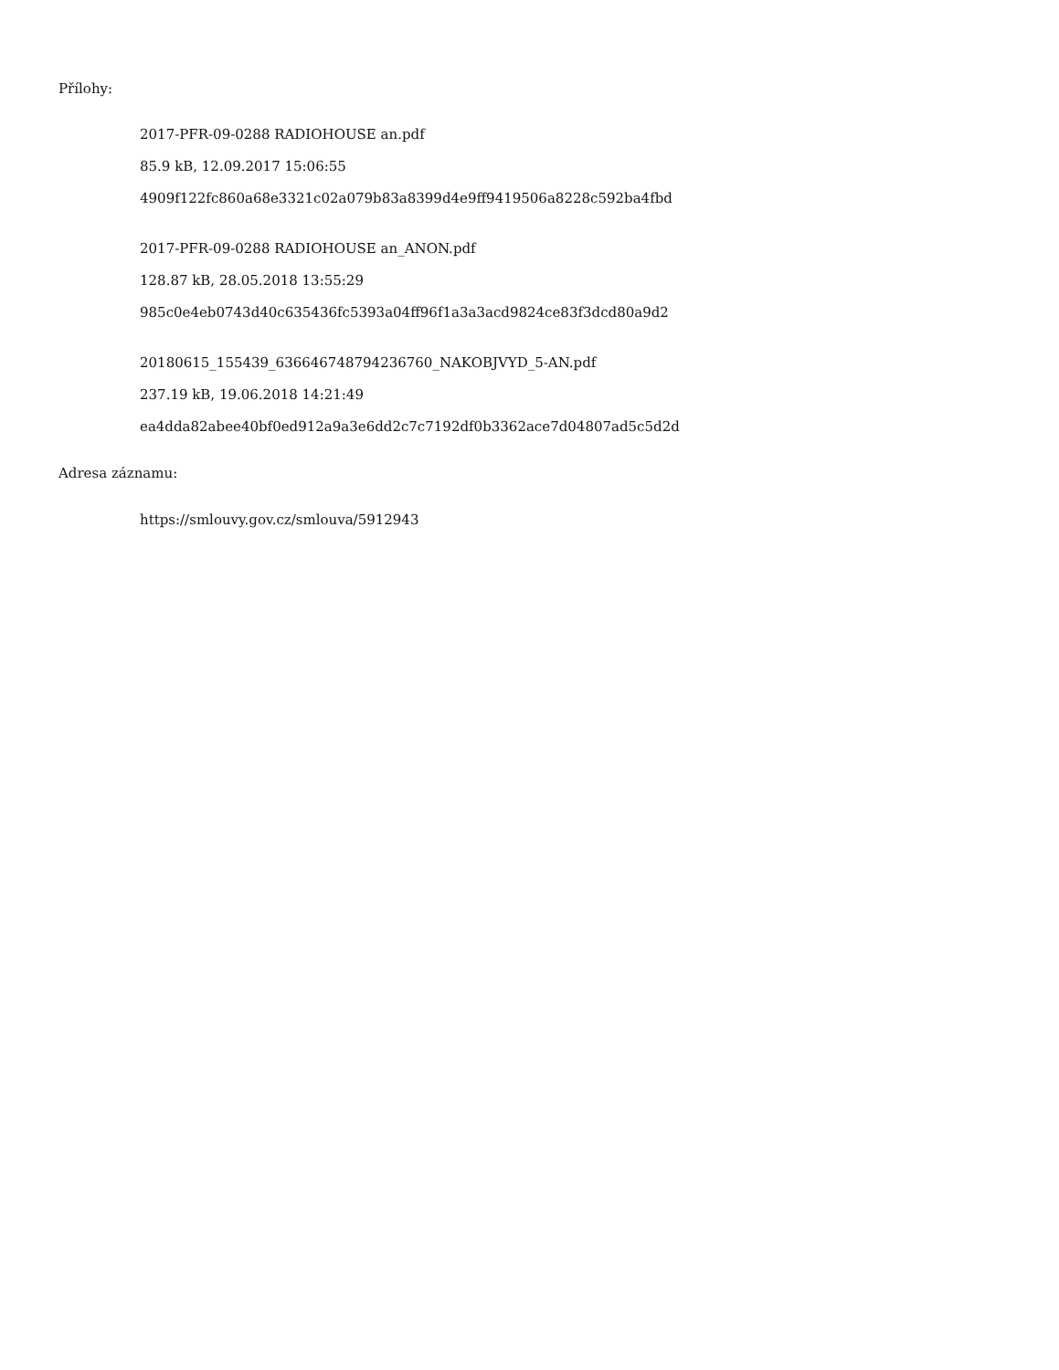Přílohy:
2017-PFR-09-0288 RADIOHOUSE an.pdf
85.9 kB, 12.09.2017 15:06:55
4909f122fc860a68e3321c02a079b83a8399d4e9ff9419506a8228c592ba4fbd
2017-PFR-09-0288 RADIOHOUSE an_ANON.pdf
128.87 kB, 28.05.2018 13:55:29
985c0e4eb0743d40c635436fc5393a04ff96f1a3a3acd9824ce83f3dcd80a9d2
20180615_155439_636646748794236760_NAKOBJVYD_5-AN.pdf
237.19 kB, 19.06.2018 14:21:49
ea4dda82abee40bf0ed912a9a3e6dd2c7c7192df0b3362ace7d04807ad5c5d2d
Adresa záznamu:
https://smlouvy.gov.cz/smlouva/5912943